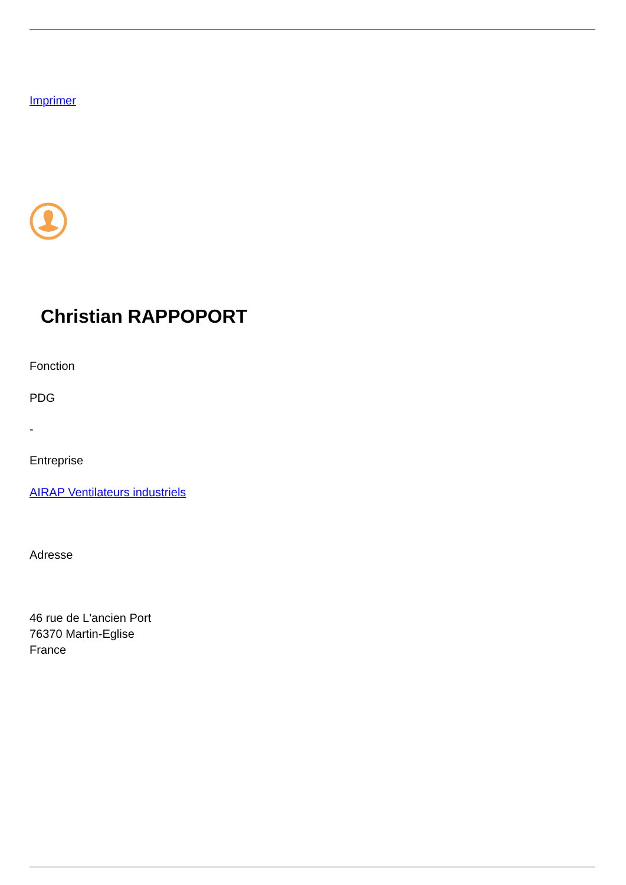Imprimer
Christian RAPPOPORT
Fonction
PDG
-
Entreprise
AIRAP Ventilateurs industriels
Adresse
46 rue de L'ancien Port
76370 Martin-Eglise
France